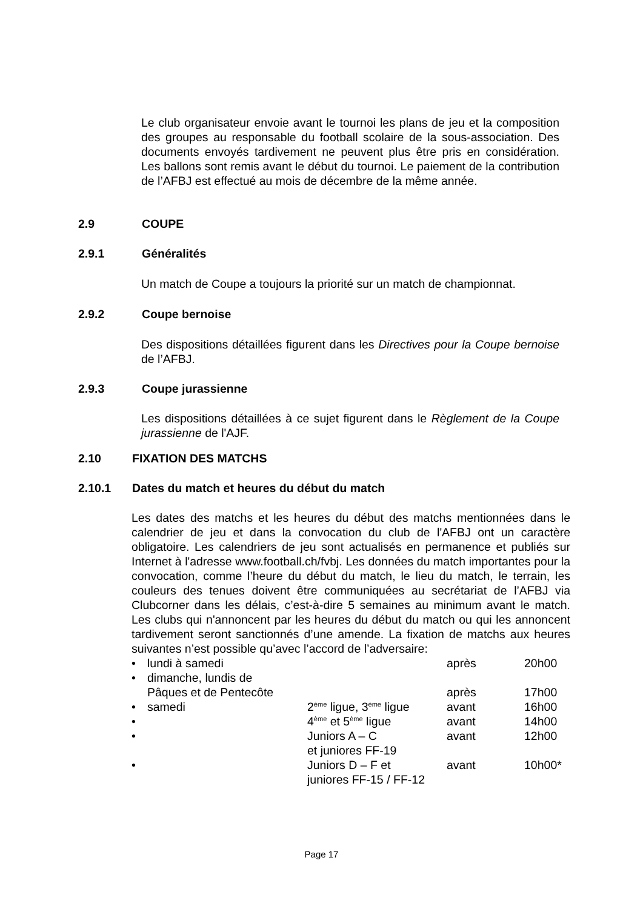Le club organisateur envoie avant le tournoi les plans de jeu et la composition des groupes au responsable du football scolaire de la sous-association. Des documents envoyés tardivement ne peuvent plus être pris en considération. Les ballons sont remis avant le début du tournoi. Le paiement de la contribution de l’AFBJ est effectué au mois de décembre de la même année.
2.9 COUPE
2.9.1 Généralités
Un match de Coupe a toujours la priorité sur un match de championnat.
2.9.2 Coupe bernoise
Des dispositions détaillées figurent dans les Directives pour la Coupe bernoise de l’AFBJ.
2.9.3 Coupe jurassienne
Les dispositions détaillées à ce sujet figurent dans le Règlement de la Coupe jurassienne de l'AJF.
2.10 FIXATION DES MATCHS
2.10.1 Dates du match et heures du début du match
Les dates des matchs et les heures du début des matchs mentionnées dans le calendrier de jeu et dans la convocation du club de l'AFBJ ont un caractère obligatoire. Les calendriers de jeu sont actualisés en permanence et publiés sur Internet à l'adresse www.football.ch/fvbj. Les données du match importantes pour la convocation, comme l’heure du début du match, le lieu du match, le terrain, les couleurs des tenues doivent être communiquées au secrétariat de l’AFBJ via Clubcorner dans les délais, c’est-à-dire 5 semaines au minimum avant le match. Les clubs qui n'annoncent par les heures du début du match ou qui les annoncent tardivement seront sanctionnés d’une amende. La fixation de matchs aux heures suivantes n’est possible qu’avec l’accord de l’adversaire:
| • | lundi à samedi | | après | 20h00 |
| • | dimanche, lundis de Pâques et de Pentecôte | | après | 17h00 |
| • | samedi | 2<sup>ème</sup> ligue, 3<sup>ème</sup> ligue | avant | 16h00 |
| • | | 4<sup>ème</sup> et 5<sup>ème</sup> ligue | avant | 14h00 |
| • | | Juniors A – C et juniores FF-19 | avant | 12h00 |
| • | | Juniors D – F et juniores FF-15 / FF-12 | avant | 10h00* |
Page 17